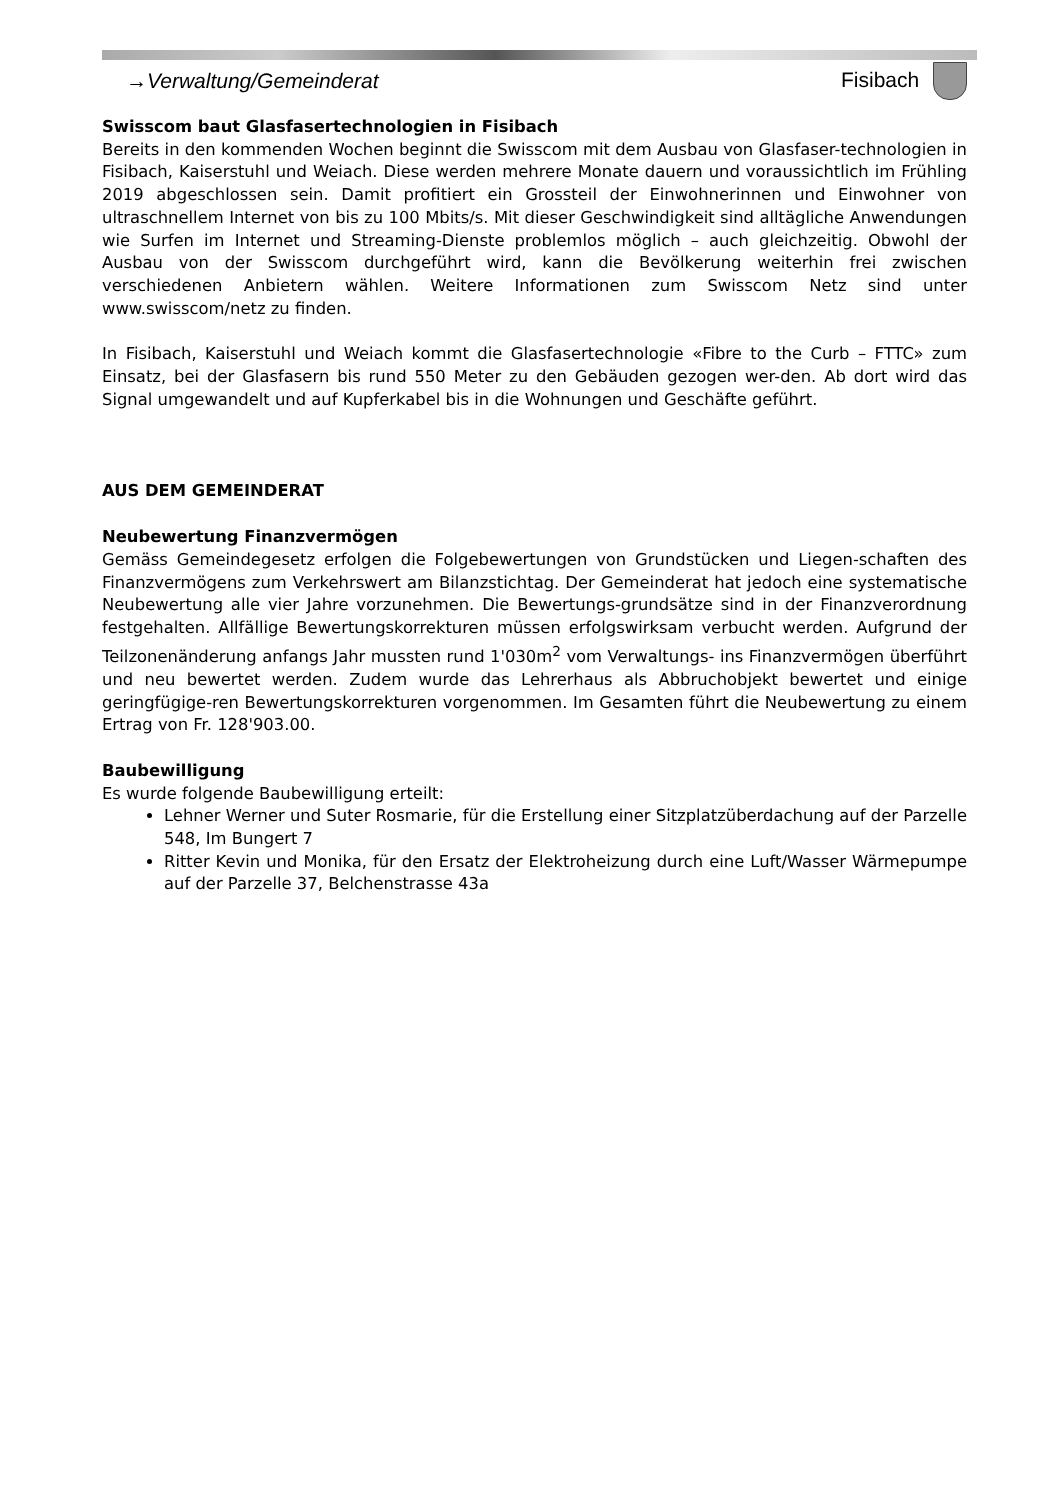→Verwaltung/Gemeinderat Fisibach
Swisscom baut Glasfasertechnologien in Fisibach
Bereits in den kommenden Wochen beginnt die Swisscom mit dem Ausbau von Glasfaser-technologien in Fisibach, Kaiserstuhl und Weiach. Diese werden mehrere Monate dauern und voraussichtlich im Frühling 2019 abgeschlossen sein. Damit profitiert ein Grossteil der Einwohnerinnen und Einwohner von ultraschnellem Internet von bis zu 100 Mbits/s. Mit dieser Geschwindigkeit sind alltägliche Anwendungen wie Surfen im Internet und Streaming-Dienste problemlos möglich – auch gleichzeitig. Obwohl der Ausbau von der Swisscom durchgeführt wird, kann die Bevölkerung weiterhin frei zwischen verschiedenen Anbietern wählen. Weitere Informationen zum Swisscom Netz sind unter www.swisscom/netz zu finden.
In Fisibach, Kaiserstuhl und Weiach kommt die Glasfasertechnologie «Fibre to the Curb – FTTC» zum Einsatz, bei der Glasfasern bis rund 550 Meter zu den Gebäuden gezogen wer-den. Ab dort wird das Signal umgewandelt und auf Kupferkabel bis in die Wohnungen und Geschäfte geführt.
AUS DEM GEMEINDERAT
Neubewertung Finanzvermögen
Gemäss Gemeindegesetz erfolgen die Folgebewertungen von Grundstücken und Liegen-schaften des Finanzvermögens zum Verkehrswert am Bilanzstichtag. Der Gemeinderat hat jedoch eine systematische Neubewertung alle vier Jahre vorzunehmen. Die Bewertungs-grundsätze sind in der Finanzverordnung festgehalten. Allfällige Bewertungskorrekturen müssen erfolgswirksam verbucht werden. Aufgrund der Teilzonenänderung anfangs Jahr mussten rund 1'030m<sup>2</sup> vom Verwaltungs- ins Finanzvermögen überführt und neu bewertet werden. Zudem wurde das Lehrerhaus als Abbruchobjekt bewertet und einige geringfügige-ren Bewertungskorrekturen vorgenommen. Im Gesamten führt die Neubewertung zu einem Ertrag von Fr. 128'903.00.
Baubewilligung
Es wurde folgende Baubewilligung erteilt:
Lehner Werner und Suter Rosmarie, für die Erstellung einer Sitzplatzüberdachung auf der Parzelle 548, Im Bungert 7
Ritter Kevin und Monika, für den Ersatz der Elektroheizung durch eine Luft/Wasser Wärmepumpe auf der Parzelle 37, Belchenstrasse 43a